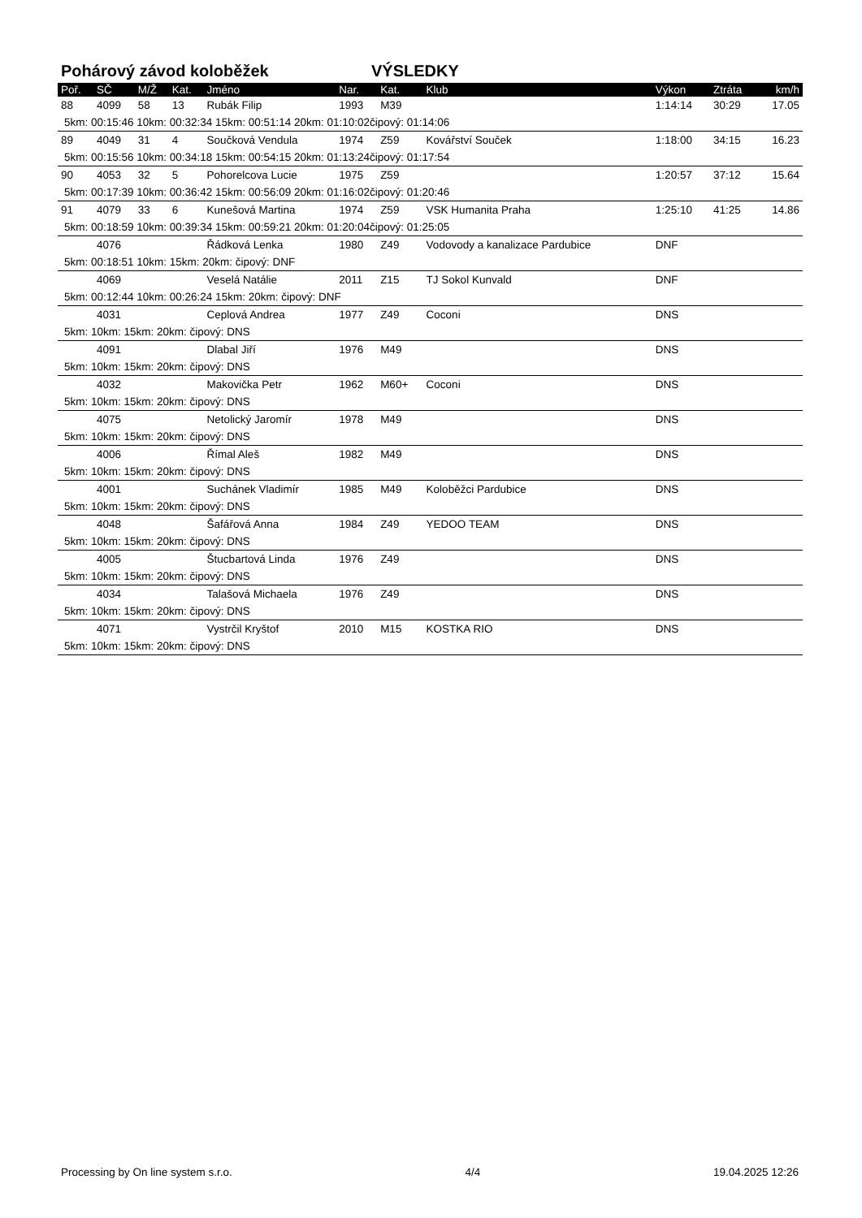Pohárový závod koloběžek VÝSLEDKY
| Poř. | SČ | M/Ž | Kat. | Jméno | Nar. | Kat. | Klub | Výkon | Ztráta | km/h |
| --- | --- | --- | --- | --- | --- | --- | --- | --- | --- | --- |
| 88 | 4099 | 58 | 13 | Rubák Filip | 1993 | M39 | | 1:14:14 | 30:29 | 17.05 |
| 5km: 00:15:46 10km: 00:32:34 15km: 00:51:14 20km: 01:10:02čipový: 01:14:06 | | | | | | | | | | |
| 89 | 4049 | 31 | 4 | Součková Vendula | 1974 | Z59 | Kovářství Souček | 1:18:00 | 34:15 | 16.23 |
| 5km: 00:15:56 10km: 00:34:18 15km: 00:54:15 20km: 01:13:24čipový: 01:17:54 | | | | | | | | | | |
| 90 | 4053 | 32 | 5 | Pohorelcova Lucie | 1975 | Z59 | | 1:20:57 | 37:12 | 15.64 |
| 5km: 00:17:39 10km: 00:36:42 15km: 00:56:09 20km: 01:16:02čipový: 01:20:46 | | | | | | | | | | |
| 91 | 4079 | 33 | 6 | Kunešová Martina | 1974 | Z59 | VSK Humanita Praha | 1:25:10 | 41:25 | 14.86 |
| 5km: 00:18:59 10km: 00:39:34 15km: 00:59:21 20km: 01:20:04čipový: 01:25:05 | | | | | | | | | | |
| | 4076 | | | Řádková Lenka | 1980 | Z49 | Vodovody a kanalizace Pardubice | DNF | | |
| 5km: 00:18:51 10km: 15km: 20km: čipový: DNF | | | | | | | | | | |
| | 4069 | | | Veselá Natálie | 2011 | Z15 | TJ Sokol Kunvald | DNF | | |
| 5km: 00:12:44 10km: 00:26:24 15km: 20km: čipový: DNF | | | | | | | | | | |
| | 4031 | | | Ceplová Andrea | 1977 | Z49 | Coconi | DNS | | |
| 5km: 10km: 15km: 20km: čipový: DNS | | | | | | | | | | |
| | 4091 | | | Dlabal Jiří | 1976 | M49 | | DNS | | |
| 5km: 10km: 15km: 20km: čipový: DNS | | | | | | | | | | |
| | 4032 | | | Makovička Petr | 1962 | M60+ | Coconi | DNS | | |
| 5km: 10km: 15km: 20km: čipový: DNS | | | | | | | | | | |
| | 4075 | | | Netolický Jaromír | 1978 | M49 | | DNS | | |
| 5km: 10km: 15km: 20km: čipový: DNS | | | | | | | | | | |
| | 4006 | | | Římal Aleš | 1982 | M49 | | DNS | | |
| 5km: 10km: 15km: 20km: čipový: DNS | | | | | | | | | | |
| | 4001 | | | Suchánek Vladimír | 1985 | M49 | Koloběžci Pardubice | DNS | | |
| 5km: 10km: 15km: 20km: čipový: DNS | | | | | | | | | | |
| | 4048 | | | Šafářová Anna | 1984 | Z49 | YEDOO TEAM | DNS | | |
| 5km: 10km: 15km: 20km: čipový: DNS | | | | | | | | | | |
| | 4005 | | | Štucbartová Linda | 1976 | Z49 | | DNS | | |
| 5km: 10km: 15km: 20km: čipový: DNS | | | | | | | | | | |
| | 4034 | | | Talašová Michaela | 1976 | Z49 | | DNS | | |
| 5km: 10km: 15km: 20km: čipový: DNS | | | | | | | | | | |
| | 4071 | | | Vystrčil Kryštof | 2010 | M15 | KOSTKA RIO | DNS | | |
| 5km: 10km: 15km: 20km: čipový: DNS | | | | | | | | | | |
Processing by On line system s.r.o. 4/4 19.04.2025 12:26